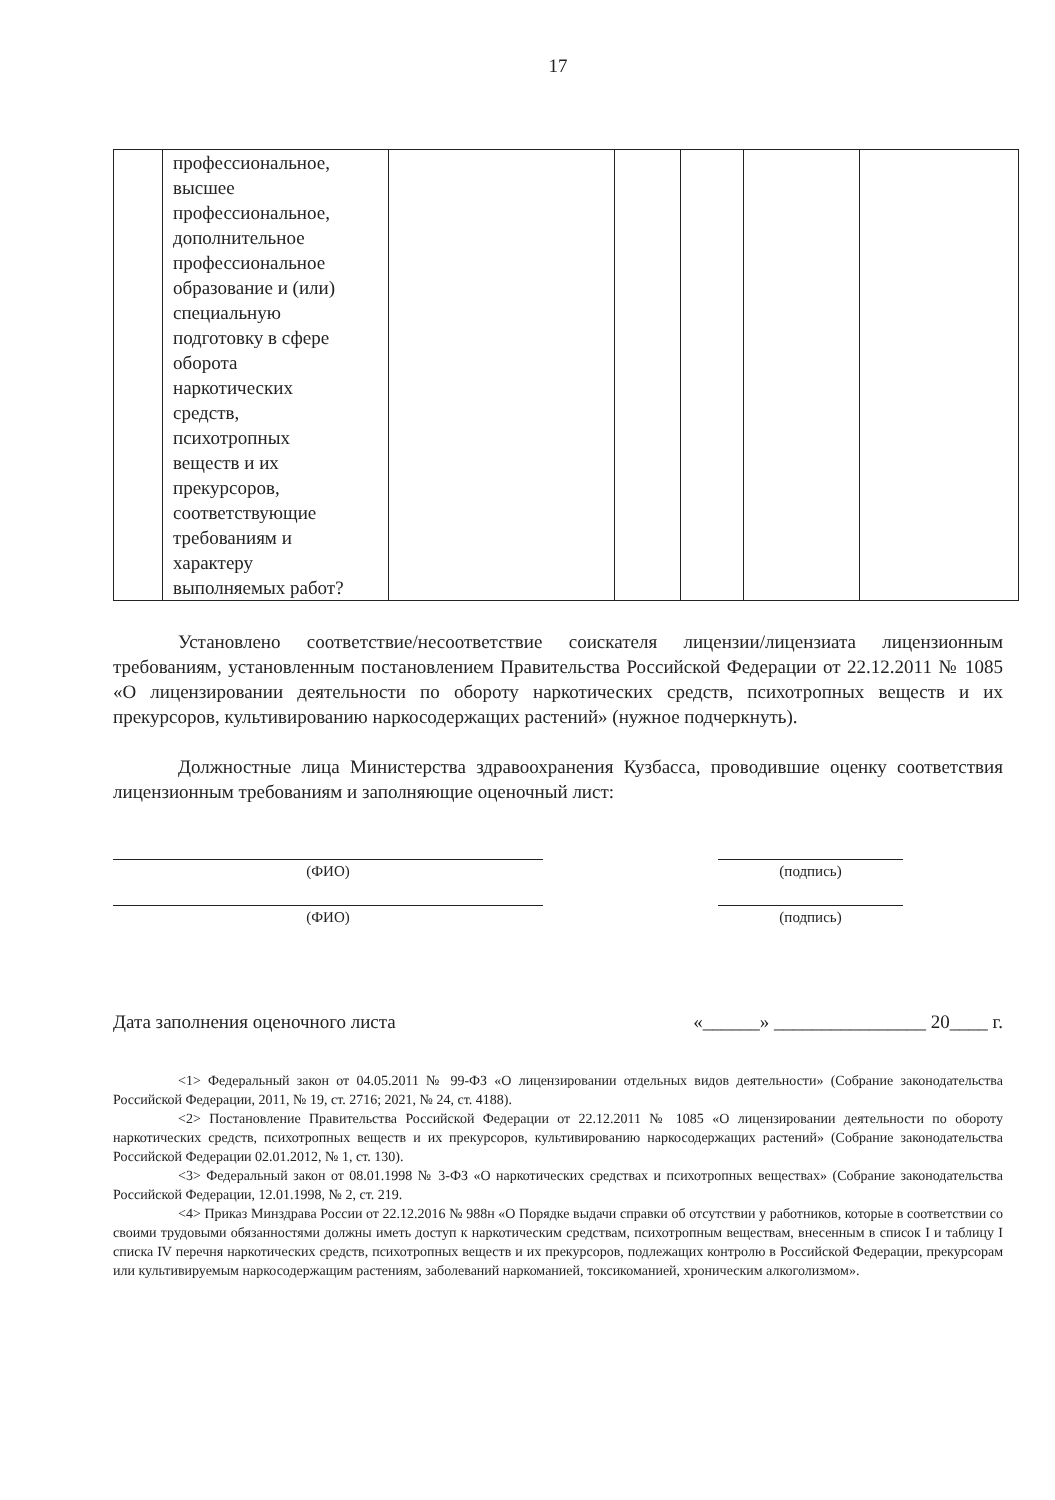17
| | профессиональное, высшее профессиональное, дополнительное профессиональное образование и (или) специальную подготовку в сфере оборота наркотических средств, психотропных веществ и их прекурсоров, соответствующие требованиям и характеру выполняемых работ? | | | | | |
Установлено соответствие/несоответствие соискателя лицензии/лицензиата лицензионным требованиям, установленным постановлением Правительства Российской Федерации от 22.12.2011 № 1085 «О лицензировании деятельности по обороту наркотических средств, психотропных веществ и их прекурсоров, культивированию наркосодержащих растений» (нужное подчеркнуть).
Должностные лица Министерства здравоохранения Кузбасса, проводившие оценку соответствия лицензионным требованиям и заполняющие оценочный лист:
(ФИО) (подпись)
(ФИО) (подпись)
Дата заполнения оценочного листа «______» ________________ 20____ г.
<1> Федеральный закон от 04.05.2011 № 99-ФЗ «О лицензировании отдельных видов деятельности» (Собрание законодательства Российской Федерации, 2011, № 19, ст. 2716; 2021, № 24, ст. 4188).
<2> Постановление Правительства Российской Федерации от 22.12.2011 № 1085 «О лицензировании деятельности по обороту наркотических средств, психотропных веществ и их прекурсоров, культивированию наркосодержащих растений» (Собрание законодательства Российской Федерации 02.01.2012, № 1, ст. 130).
<3> Федеральный закон от 08.01.1998 № 3-ФЗ «О наркотических средствах и психотропных веществах» (Собрание законодательства Российской Федерации, 12.01.1998, № 2, ст. 219.
<4> Приказ Минздрава России от 22.12.2016 № 988н «О Порядке выдачи справки об отсутствии у работников, которые в соответствии со своими трудовыми обязанностями должны иметь доступ к наркотическим средствам, психотропным веществам, внесенным в список I и таблицу I списка IV перечня наркотических средств, психотропных веществ и их прекурсоров, подлежащих контролю в Российской Федерации, прекурсорам или культивируемым наркосодержащим растениям, заболеваний наркоманией, токсикоманией, хроническим алкоголизмом».